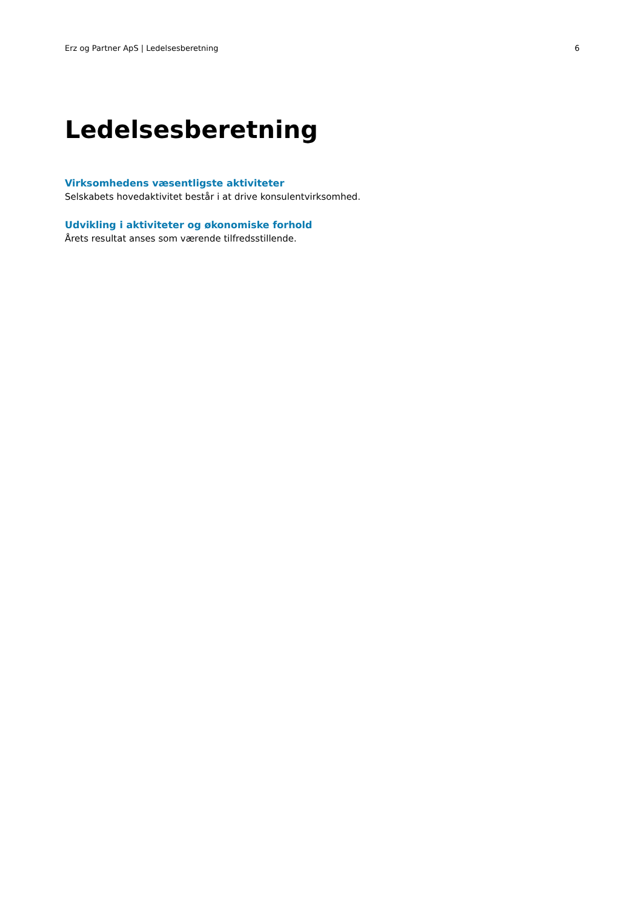Erz og Partner ApS | Ledelsesberetning 6
Ledelsesberetning
Virksomhedens væsentligste aktiviteter
Selskabets hovedaktivitet består i at drive konsulentvirksomhed.
Udvikling i aktiviteter og økonomiske forhold
Årets resultat anses som værende tilfredsstillende.